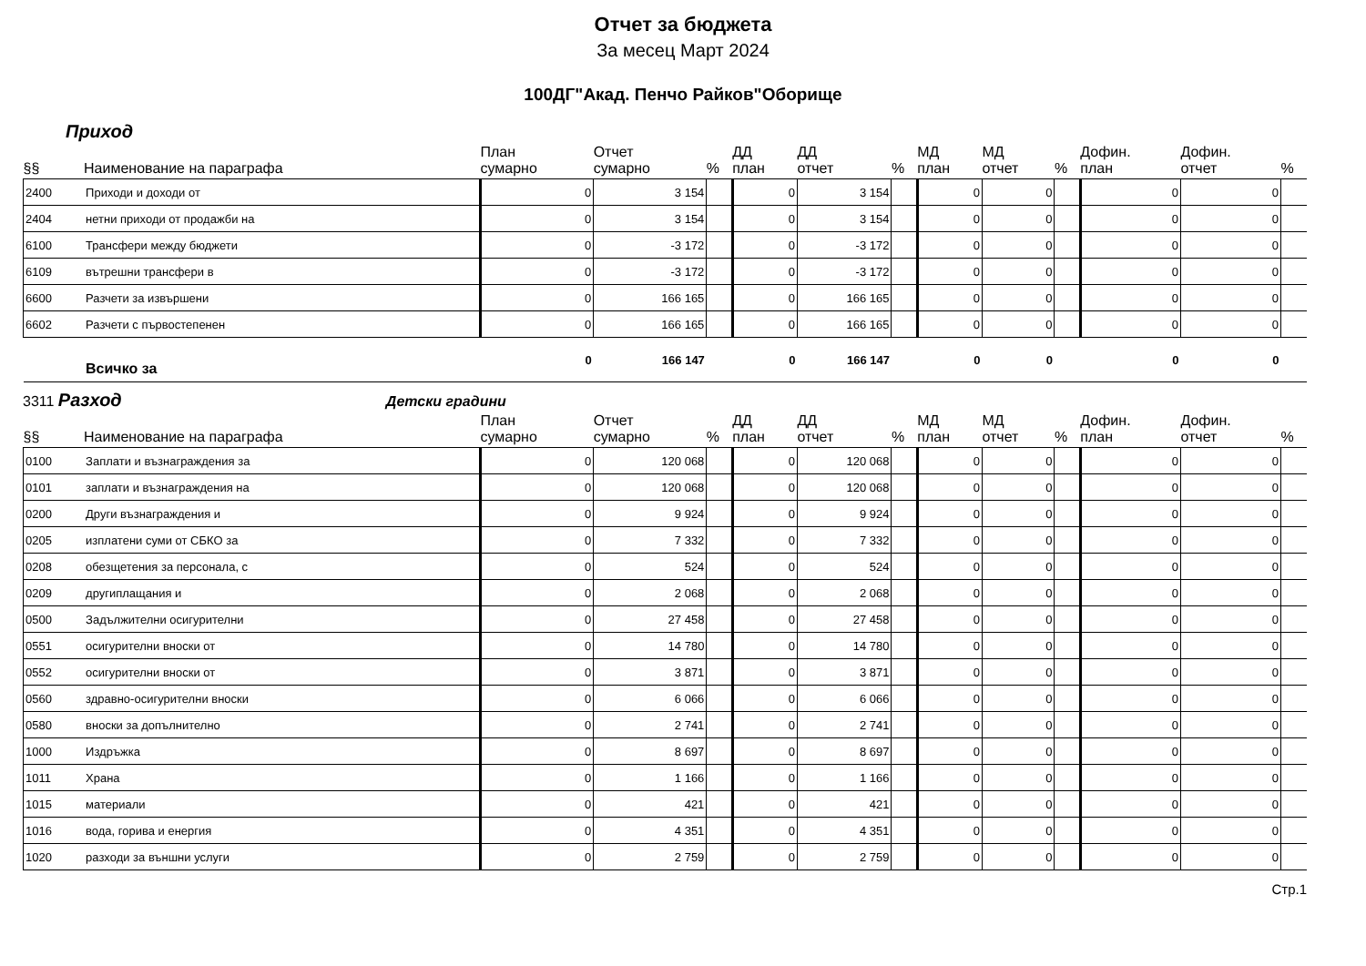Отчет за бюджета
За месец Март 2024
100ДГ"Акад. Пенчо Райков"Оборище
Приход
| §§ | Наименование на параграфа | План сумарно | Отчет сумарно | % | ДД план | ДД отчет | % | МД план | МД отчет | % | Дофин. план | Дофин. отчет | % |
| --- | --- | --- | --- | --- | --- | --- | --- | --- | --- | --- | --- | --- | --- |
| 2400 | Приходи и доходи от | 0 | 3 154 | | 0 | 3 154 | | 0 | 0 | | 0 | 0 | |
| 2404 | нетни приходи от продажби на | 0 | 3 154 | | 0 | 3 154 | | 0 | 0 | | 0 | 0 | |
| 6100 | Трансфери между бюджети | 0 | -3 172 | | 0 | -3 172 | | 0 | 0 | | 0 | 0 | |
| 6109 | вътрешни трансфери в | 0 | -3 172 | | 0 | -3 172 | | 0 | 0 | | 0 | 0 | |
| 6600 | Разчети за извършени | 0 | 166 165 | | 0 | 166 165 | | 0 | 0 | | 0 | 0 | |
| 6602 | Разчети с първостепенен | 0 | 166 165 | | 0 | 166 165 | | 0 | 0 | | 0 | 0 | |
| | Всичко за | 0 | 166 147 | | 0 | 166 147 | | 0 | 0 | | 0 | 0 | |
3311 Разход Детски градини
| §§ | Наименование на параграфа | План сумарно | Отчет сумарно | % | ДД план | ДД отчет | % | МД план | МД отчет | % | Дофин. план | Дофин. отчет | % |
| --- | --- | --- | --- | --- | --- | --- | --- | --- | --- | --- | --- | --- | --- |
| 0100 | Заплати и възнаграждения за | 0 | 120 068 | | 0 | 120 068 | | 0 | 0 | | 0 | 0 | |
| 0101 | заплати и възнаграждения на | 0 | 120 068 | | 0 | 120 068 | | 0 | 0 | | 0 | 0 | |
| 0200 | Други възнаграждения и | 0 | 9 924 | | 0 | 9 924 | | 0 | 0 | | 0 | 0 | |
| 0205 | изплатени суми от СБКО за | 0 | 7 332 | | 0 | 7 332 | | 0 | 0 | | 0 | 0 | |
| 0208 | обезщетения за персонала, с | 0 | 524 | | 0 | 524 | | 0 | 0 | | 0 | 0 | |
| 0209 | другиплащания и | 0 | 2 068 | | 0 | 2 068 | | 0 | 0 | | 0 | 0 | |
| 0500 | Задължителни осигурителни | 0 | 27 458 | | 0 | 27 458 | | 0 | 0 | | 0 | 0 | |
| 0551 | осигурителни вноски от | 0 | 14 780 | | 0 | 14 780 | | 0 | 0 | | 0 | 0 | |
| 0552 | осигурителни вноски от | 0 | 3 871 | | 0 | 3 871 | | 0 | 0 | | 0 | 0 | |
| 0560 | здравно-осигурителни вноски | 0 | 6 066 | | 0 | 6 066 | | 0 | 0 | | 0 | 0 | |
| 0580 | вноски за допълнително | 0 | 2 741 | | 0 | 2 741 | | 0 | 0 | | 0 | 0 | |
| 1000 | Издръжка | 0 | 8 697 | | 0 | 8 697 | | 0 | 0 | | 0 | 0 | |
| 1011 | Храна | 0 | 1 166 | | 0 | 1 166 | | 0 | 0 | | 0 | 0 | |
| 1015 | материали | 0 | 421 | | 0 | 421 | | 0 | 0 | | 0 | 0 | |
| 1016 | вода, горива и енергия | 0 | 4 351 | | 0 | 4 351 | | 0 | 0 | | 0 | 0 | |
| 1020 | разходи за външни услуги | 0 | 2 759 | | 0 | 2 759 | | 0 | 0 | | 0 | 0 | |
Стр.1